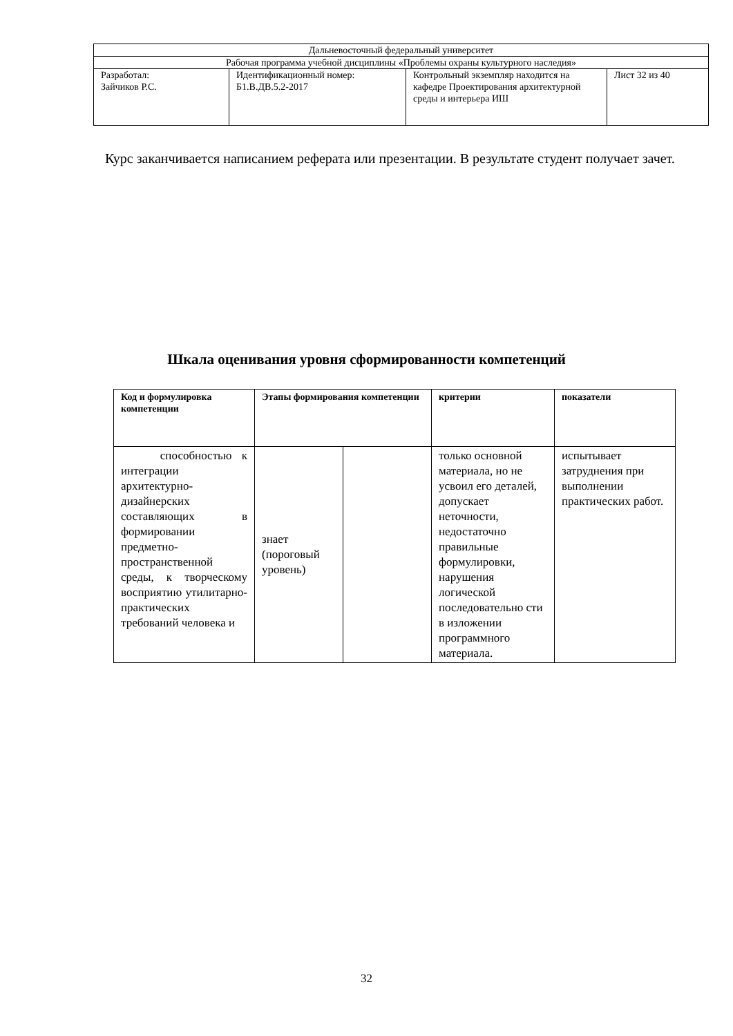| Дальневосточный федеральный университет | | | |
| Рабочая программа учебной дисциплины «Проблемы охраны культурного наследия» | | | |
| Разработал: Зайчиков Р.С. | Идентификационный номер: Б1.В.ДВ.5.2-2017 | Контрольный экземпляр находится на кафедре Проектирования архитектурной среды и интерьера ИШ | Лист 32 из 40 |
Курс заканчивается написанием реферата или презентации. В результате студент получает зачет.
Шкала оценивания уровня сформированности компетенций
| Код и формулировка компетенции | Этапы формирования компетенции | | критерии | показатели |
| --- | --- | --- | --- | --- |
| способностью к интеграции архитектурно-дизайнерских составляющих в формировании предметно-пространственной среды, к творческому восприятию утилитарно-практических требований человека и | знает (пороговый уровень) | | только основной материала, но не усвоил его деталей, допускает неточности, недостаточно правильные формулировки, нарушения логической последовательно сти в изложении программного материала. | испытывает затруднения при выполнении практических работ. |
32